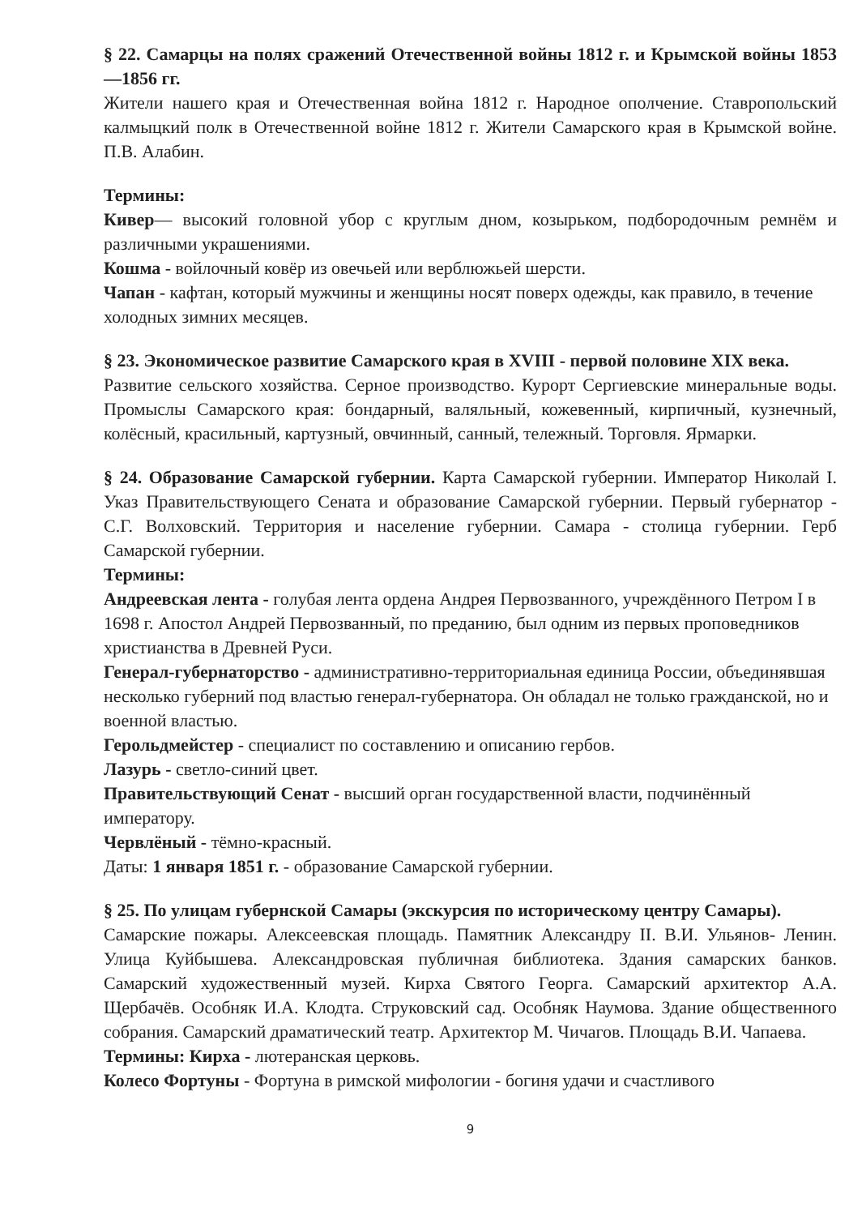§ 22. Самарцы на полях сражений Отечественной войны 1812 г. и Крымской войны 1853—1856 гг.
Жители нашего края и Отечественная война 1812 г. Народное ополчение. Ставропольский калмыцкий полк в Отечественной войне 1812 г. Жители Самарского края в Крымской войне. П.В. Алабин.
Термины:
Кивер— высокий головной убор с круглым дном, козырьком, подбородочным ремнём и различными украшениями.
Кошма - войлочный ковёр из овечьей или верблюжьей шерсти.
Чапан - кафтан, который мужчины и женщины носят поверх одежды, как правило, в течение холодных зимних месяцев.
§ 23. Экономическое развитие Самарского края в XVIII - первой половине XIX века.
Развитие сельского хозяйства. Серное производство. Курорт Сергиевские минеральные воды. Промыслы Самарского края: бондарный, валяльный, кожевенный, кирпичный, кузнечный, колёсный, красильный, картузный, овчинный, санный, тележный. Торговля. Ярмарки.
§ 24. Образование Самарской губернии. Карта Самарской губернии. Император Николай I. Указ Правительствующего Сената и образование Самарской губернии. Первый губернатор - С.Г. Волховский. Территория и население губернии. Самара - столица губернии. Герб Самарской губернии.
Термины:
Андреевская лента - голубая лента ордена Андрея Первозванного, учреждённого Петром I в 1698 г. Апостол Андрей Первозванный, по преданию, был одним из первых проповедников христианства в Древней Руси.
Генерал-губернаторство - административно-территориальная единица России, объединявшая несколько губерний под властью генерал-губернатора. Он обладал не только гражданской, но и военной властью.
Герольдмейстер - специалист по составлению и описанию гербов.
Лазурь - светло-синий цвет.
Правительствующий Сенат - высший орган государственной власти, подчинённый императору.
Червлёный - тёмно-красный.
Даты: 1 января 1851 г. - образование Самарской губернии.
§ 25. По улицам губернской Самары (экскурсия по историческому центру Самары).
Самарские пожары. Алексеевская площадь. Памятник Александру II. В.И. Ульянов- Ленин. Улица Куйбышева. Александровская публичная библиотека. Здания самарских банков. Самарский художественный музей. Кирха Святого Георга. Самарский архитектор А.А. Щербачёв. Особняк И.А. Клодта. Струковский сад. Особняк Наумова. Здание общественного собрания. Самарский драматический театр. Архитектор М. Чичагов. Площадь В.И. Чапаева.
Термины: Кирха - лютеранская церковь.
Колесо Фортуны - Фортуна в римской мифологии - богиня удачи и счастливого
9